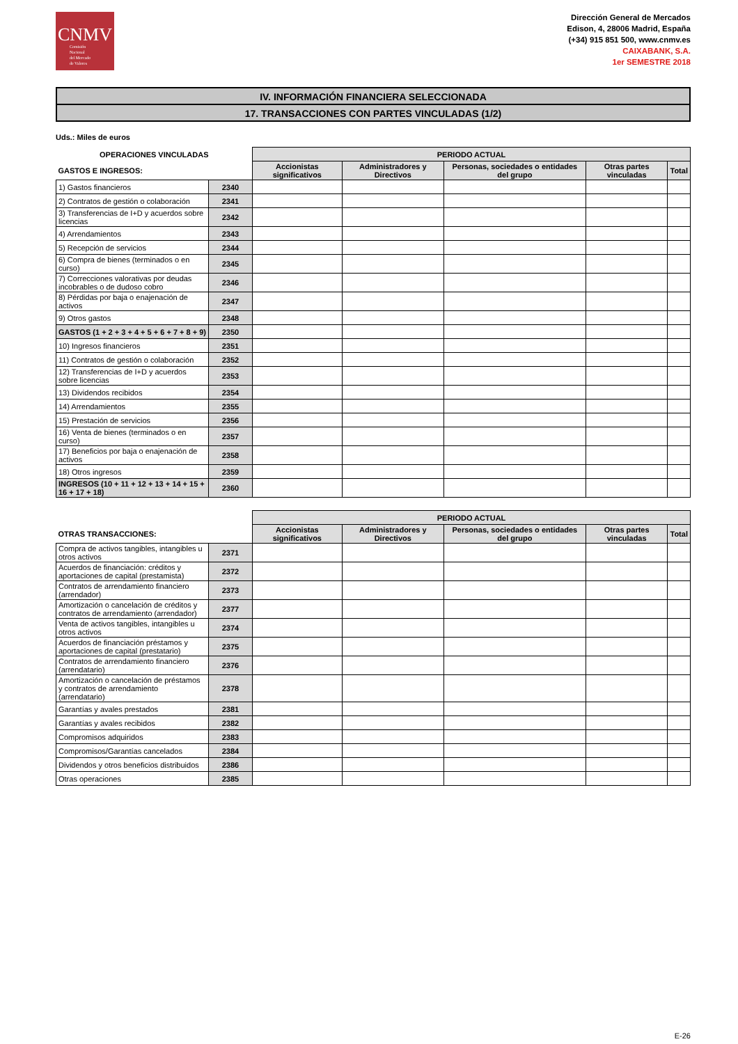CNMV
Comisión
Nacional
del Mercado
de Valores
Dirección General de Mercados
Edison, 4, 28006 Madrid, España
(+34) 915 851 500, www.cnmv.es
CAIXABANK, S.A.
1er SEMESTRE 2018
IV. INFORMACIÓN FINANCIERA SELECCIONADA
17. TRANSACCIONES CON PARTES VINCULADAS (1/2)
Uds.: Miles de euros
| OPERACIONES VINCULADAS | | PERIODO ACTUAL | | | | |
| --- | --- | --- | --- | --- | --- | --- |
| GASTOS E INGRESOS: | | Accionistas significativos | Administradores y Directivos | Personas, sociedades o entidades del grupo | Otras partes vinculadas | Total |
| 1) Gastos financieros | 2340 | | | | | |
| 2) Contratos de gestión o colaboración | 2341 | | | | | |
| 3) Transferencias de I+D y acuerdos sobre licencias | 2342 | | | | | |
| 4) Arrendamientos | 2343 | | | | | |
| 5) Recepción de servicios | 2344 | | | | | |
| 6) Compra de bienes (terminados o en curso) | 2345 | | | | | |
| 7) Correcciones valorativas por deudas incobrables o de dudoso cobro | 2346 | | | | | |
| 8) Pérdidas por baja o enajenación de activos | 2347 | | | | | |
| 9) Otros gastos | 2348 | | | | | |
| GASTOS (1 + 2 + 3 + 4 + 5 + 6 + 7 + 8 + 9) | 2350 | | | | | |
| 10) Ingresos financieros | 2351 | | | | | |
| 11) Contratos de gestión o colaboración | 2352 | | | | | |
| 12) Transferencias de I+D y acuerdos sobre licencias | 2353 | | | | | |
| 13) Dividendos recibidos | 2354 | | | | | |
| 14) Arrendamientos | 2355 | | | | | |
| 15) Prestación de servicios | 2356 | | | | | |
| 16) Venta de bienes (terminados o en curso) | 2357 | | | | | |
| 17) Beneficios por baja o enajenación de activos | 2358 | | | | | |
| 18) Otros ingresos | 2359 | | | | | |
| INGRESOS (10 + 11 + 12 + 13 + 14 + 15 + 16 + 17 + 18) | 2360 | | | | | |
| | | PERIODO ACTUAL | | | | |
| --- | --- | --- | --- | --- | --- | --- |
| OTRAS TRANSACCIONES: | | Accionistas significativos | Administradores y Directivos | Personas, sociedades o entidades del grupo | Otras partes vinculadas | Total |
| Compra de activos tangibles, intangibles u otros activos | 2371 | | | | | |
| Acuerdos de financiación: créditos y aportaciones de capital (prestamista) | 2372 | | | | | |
| Contratos de arrendamiento financiero (arrendador) | 2373 | | | | | |
| Amortización o cancelación de créditos y contratos de arrendamiento (arrendador) | 2377 | | | | | |
| Venta de activos tangibles, intangibles u otros activos | 2374 | | | | | |
| Acuerdos de financiación préstamos y aportaciones de capital (prestatario) | 2375 | | | | | |
| Contratos de arrendamiento financiero (arrendatario) | 2376 | | | | | |
| Amortización o cancelación de préstamos y contratos de arrendamiento (arrendatario) | 2378 | | | | | |
| Garantías y avales prestados | 2381 | | | | | |
| Garantías y avales recibidos | 2382 | | | | | |
| Compromisos adquiridos | 2383 | | | | | |
| Compromisos/Garantías cancelados | 2384 | | | | | |
| Dividendos y otros beneficios distribuidos | 2386 | | | | | |
| Otras operaciones | 2385 | | | | | |
E-26